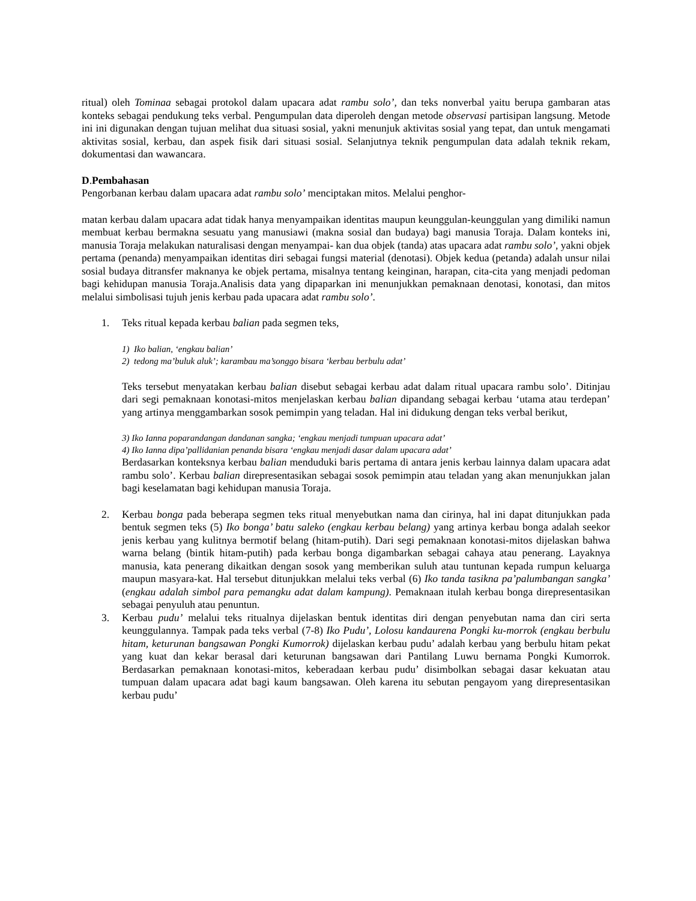ritual) oleh Tominaa sebagai protokol dalam upacara adat rambu solo’, dan teks nonverbal yaitu berupa gambaran atas konteks sebagai pendukung teks verbal. Pengumpulan data diperoleh dengan metode observasi partisipan langsung. Metode ini ini digunakan dengan tujuan melihat dua situasi sosial, yakni menunjuk aktivitas sosial yang tepat, dan untuk mengamati aktivitas sosial, kerbau, dan aspek fisik dari situasi sosial. Selanjutnya teknik pengumpulan data adalah teknik rekam, dokumentasi dan wawancara.
D.Pembahasan
Pengorbanan kerbau dalam upacara adat rambu solo’ menciptakan mitos. Melalui penghor-
matan kerbau dalam upacara adat tidak hanya menyampaikan identitas maupun keunggulan-keunggulan yang dimiliki namun membuat kerbau bermakna sesuatu yang manusiawi (makna sosial dan budaya) bagi manusia Toraja. Dalam konteks ini, manusia Toraja melakukan naturalisasi dengan menyampai- kan dua objek (tanda) atas upacara adat rambu solo’, yakni objek pertama (penanda) menyampaikan identitas diri sebagai fungsi material (denotasi). Objek kedua (petanda) adalah unsur nilai sosial budaya ditransfer maknanya ke objek pertama, misalnya tentang keinginan, harapan, cita-cita yang menjadi pedoman bagi kehidupan manusia Toraja.Analisis data yang dipaparkan ini menunjukkan pemaknaan denotasi, konotasi, dan mitos melalui simbolisasi tujuh jenis kerbau pada upacara adat rambu solo’.
1. Teks ritual kepada kerbau balian pada segmen teks,
1) Iko balian, ‘engkau balian’
2) tedong ma’buluk aluk’; karambau ma’songgo bisara ‘kerbau berbulu adat’
Teks tersebut menyatakan kerbau balian disebut sebagai kerbau adat dalam ritual upacara rambu solo’. Ditinjau dari segi pemaknaan konotasi-mitos menjelaskan kerbau balian dipandang sebagai kerbau ‘utama atau terdepan’ yang artinya menggambarkan sosok pemimpin yang teladan. Hal ini didukung dengan teks verbal berikut,
3) Iko Ianna poparandangan dandanan sangka; ‘engkau menjadi tumpuan upacara adat’
4) Iko Ianna dipa’pallidanian penanda bisara ‘engkau menjadi dasar dalam upacara adat’
Berdasarkan konteksnya kerbau balian menduduki baris pertama di antara jenis kerbau lainnya dalam upacara adat rambu solo’. Kerbau balian direpresentasikan sebagai sosok pemimpin atau teladan yang akan menunjukkan jalan bagi keselamatan bagi kehidupan manusia Toraja.
2. Kerbau bonga pada beberapa segmen teks ritual menyebutkan nama dan cirinya, hal ini dapat ditunjukkan pada bentuk segmen teks (5) Iko bonga’ batu saleko (engkau kerbau belang) yang artinya kerbau bonga adalah seekor jenis kerbau yang kulitnya bermotif belang (hitam-putih). Dari segi pemaknaan konotasi-mitos dijelaskan bahwa warna belang (bintik hitam-putih) pada kerbau bonga digambarkan sebagai cahaya atau penerang. Layaknya manusia, kata penerang dikaitkan dengan sosok yang memberikan suluh atau tuntunan kepada rumpun keluarga maupun masyara-kat. Hal tersebut ditunjukkan melalui teks verbal (6) Iko tanda tasikna pa’palumbangan sangka’ (engkau adalah simbol para pemangku adat dalam kampung). Pemaknaan itulah kerbau bonga direpresentasikan sebagai penyuluh atau penuntun.
3. Kerbau pudu’ melalui teks ritualnya dijelaskan bentuk identitas diri dengan penyebutan nama dan ciri serta keunggulannya. Tampak pada teks verbal (7-8) Iko Pudu’, Lolosu kandaurena Pongki ku-morrok (engkau berbulu hitam, keturunan bangsawan Pongki Kumorrok) dijelaskan kerbau pudu’ adalah kerbau yang berbulu hitam pekat yang kuat dan kekar berasal dari keturunan bangsawan dari Pantilang Luwu bernama Pongki Kumorrok. Berdasarkan pemaknaan konotasi-mitos, keberadaan kerbau pudu’ disimbolkan sebagai dasar kekuatan atau tumpuan dalam upacara adat bagi kaum bangsawan. Oleh karena itu sebutan pengayom yang direpresentasikan kerbau pudu’